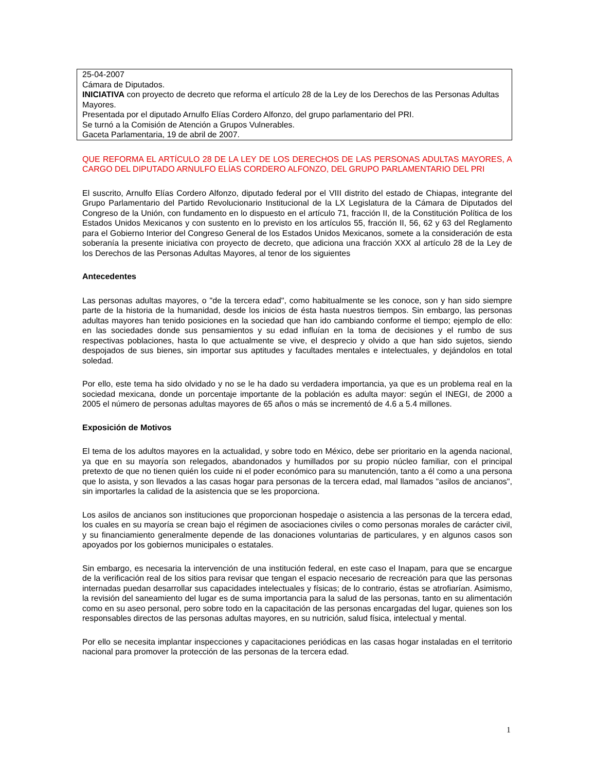25-04-2007
Cámara de Diputados.
INICIATIVA con proyecto de decreto que reforma el artículo 28 de la Ley de los Derechos de las Personas Adultas Mayores.
Presentada por el diputado Arnulfo Elías Cordero Alfonzo, del grupo parlamentario del PRI.
Se turnó a la Comisión de Atención a Grupos Vulnerables.
Gaceta Parlamentaria, 19 de abril de 2007.
QUE REFORMA EL ARTÍCULO 28 DE LA LEY DE LOS DERECHOS DE LAS PERSONAS ADULTAS MAYORES, A CARGO DEL DIPUTADO ARNULFO ELÍAS CORDERO ALFONZO, DEL GRUPO PARLAMENTARIO DEL PRI
El suscrito, Arnulfo Elías Cordero Alfonzo, diputado federal por el VIII distrito del estado de Chiapas, integrante del Grupo Parlamentario del Partido Revolucionario Institucional de la LX Legislatura de la Cámara de Diputados del Congreso de la Unión, con fundamento en lo dispuesto en el artículo 71, fracción II, de la Constitución Política de los Estados Unidos Mexicanos y con sustento en lo previsto en los artículos 55, fracción II, 56, 62 y 63 del Reglamento para el Gobierno Interior del Congreso General de los Estados Unidos Mexicanos, somete a la consideración de esta soberanía la presente iniciativa con proyecto de decreto, que adiciona una fracción XXX al artículo 28 de la Ley de los Derechos de las Personas Adultas Mayores, al tenor de los siguientes
Antecedentes
Las personas adultas mayores, o "de la tercera edad", como habitualmente se les conoce, son y han sido siempre parte de la historia de la humanidad, desde los inicios de ésta hasta nuestros tiempos. Sin embargo, las personas adultas mayores han tenido posiciones en la sociedad que han ido cambiando conforme el tiempo; ejemplo de ello: en las sociedades donde sus pensamientos y su edad influían en la toma de decisiones y el rumbo de sus respectivas poblaciones, hasta lo que actualmente se vive, el desprecio y olvido a que han sido sujetos, siendo despojados de sus bienes, sin importar sus aptitudes y facultades mentales e intelectuales, y dejándolos en total soledad.
Por ello, este tema ha sido olvidado y no se le ha dado su verdadera importancia, ya que es un problema real en la sociedad mexicana, donde un porcentaje importante de la población es adulta mayor: según el INEGI, de 2000 a 2005 el número de personas adultas mayores de 65 años o más se incrementó de 4.6 a 5.4 millones.
Exposición de Motivos
El tema de los adultos mayores en la actualidad, y sobre todo en México, debe ser prioritario en la agenda nacional, ya que en su mayoría son relegados, abandonados y humillados por su propio núcleo familiar, con el principal pretexto de que no tienen quién los cuide ni el poder económico para su manutención, tanto a él como a una persona que lo asista, y son llevados a las casas hogar para personas de la tercera edad, mal llamados "asilos de ancianos", sin importarles la calidad de la asistencia que se les proporciona.
Los asilos de ancianos son instituciones que proporcionan hospedaje o asistencia a las personas de la tercera edad, los cuales en su mayoría se crean bajo el régimen de asociaciones civiles o como personas morales de carácter civil, y su financiamiento generalmente depende de las donaciones voluntarias de particulares, y en algunos casos son apoyados por los gobiernos municipales o estatales.
Sin embargo, es necesaria la intervención de una institución federal, en este caso el Inapam, para que se encargue de la verificación real de los sitios para revisar que tengan el espacio necesario de recreación para que las personas internadas puedan desarrollar sus capacidades intelectuales y físicas; de lo contrario, éstas se atrofiarían. Asimismo, la revisión del saneamiento del lugar es de suma importancia para la salud de las personas, tanto en su alimentación como en su aseo personal, pero sobre todo en la capacitación de las personas encargadas del lugar, quienes son los responsables directos de las personas adultas mayores, en su nutrición, salud física, intelectual y mental.
Por ello se necesita implantar inspecciones y capacitaciones periódicas en las casas hogar instaladas en el territorio nacional para promover la protección de las personas de la tercera edad.
1